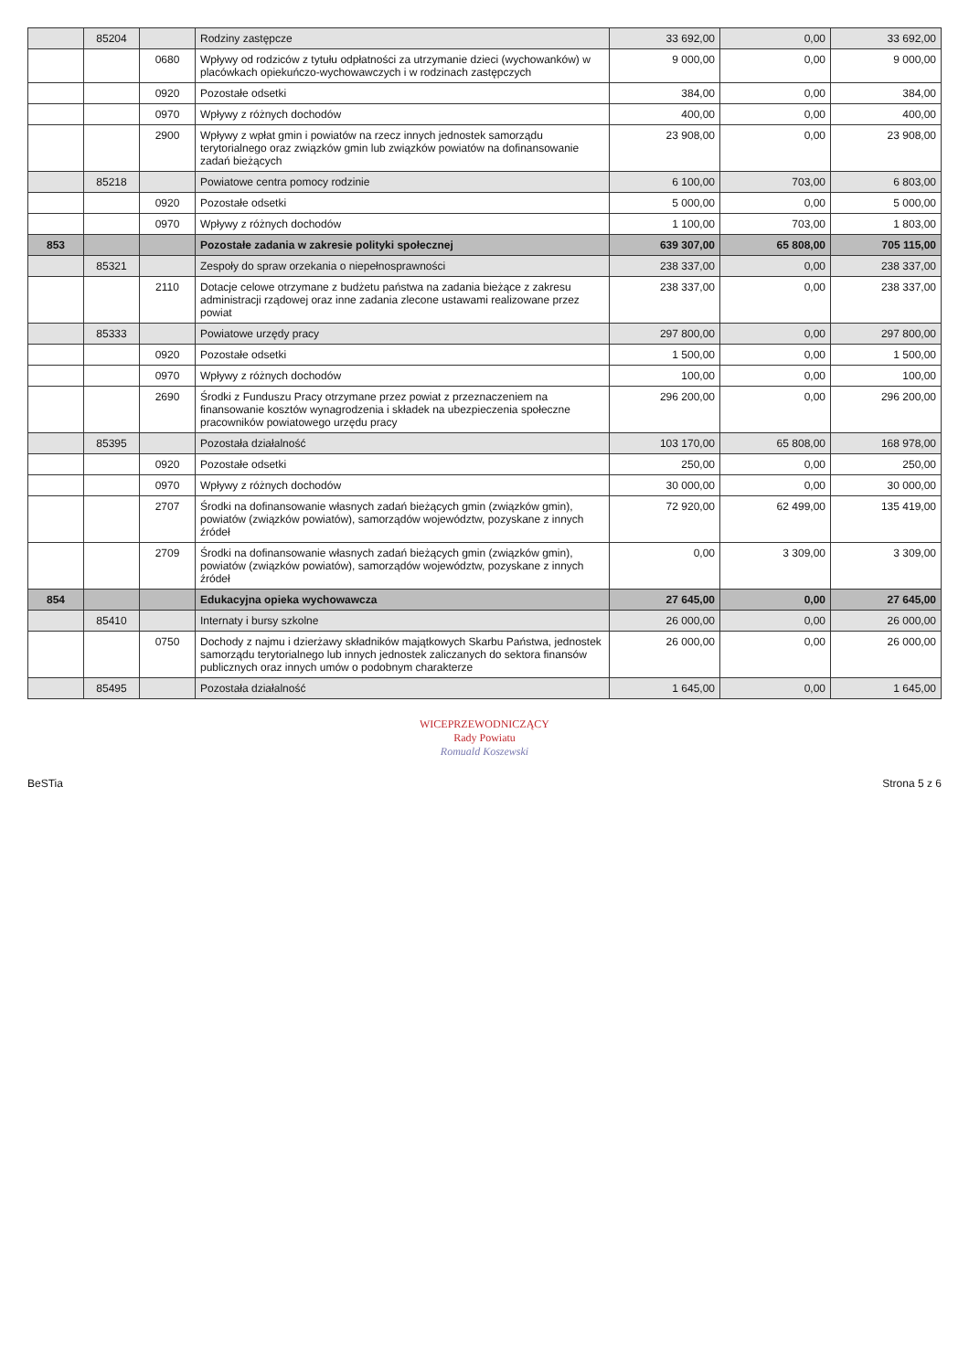| | 85204 | | Rodziny zastępcze | 33 692,00 | 0,00 | 33 692,00 |
| | | 0680 | Wpływy od rodziców z tytułu odpłatności za utrzymanie dzieci (wychowanków) w placówkach opiekuńczo-wychowawczych i w rodzinach zastępczych | 9 000,00 | 0,00 | 9 000,00 |
| | | 0920 | Pozostałe odsetki | 384,00 | 0,00 | 384,00 |
| | | 0970 | Wpływy z różnych dochodów | 400,00 | 0,00 | 400,00 |
| | | 2900 | Wpływy z wpłat gmin i powiatów na rzecz innych jednostek samorządu terytorialnego oraz związków gmin lub związków powiatów na dofinansowanie zadań bieżących | 23 908,00 | 0,00 | 23 908,00 |
| | 85218 | | Powiatowe centra pomocy rodzinie | 6 100,00 | 703,00 | 6 803,00 |
| | | 0920 | Pozostałe odsetki | 5 000,00 | 0,00 | 5 000,00 |
| | | 0970 | Wpływy z różnych dochodów | 1 100,00 | 703,00 | 1 803,00 |
| 853 | | | Pozostałe zadania w zakresie polityki społecznej | 639 307,00 | 65 808,00 | 705 115,00 |
| | 85321 | | Zespoły do spraw orzekania o niepełnosprawności | 238 337,00 | 0,00 | 238 337,00 |
| | | 2110 | Dotacje celowe otrzymane z budżetu państwa na zadania bieżące z zakresu administracji rządowej oraz inne zadania zlecone ustawami realizowane przez powiat | 238 337,00 | 0,00 | 238 337,00 |
| | 85333 | | Powiatowe urzędy pracy | 297 800,00 | 0,00 | 297 800,00 |
| | | 0920 | Pozostałe odsetki | 1 500,00 | 0,00 | 1 500,00 |
| | | 0970 | Wpływy z różnych dochodów | 100,00 | 0,00 | 100,00 |
| | | 2690 | Środki z Funduszu Pracy otrzymane przez powiat z przeznaczeniem na finansowanie kosztów wynagrodzenia i składek na ubezpieczenia społeczne pracowników powiatowego urzędu pracy | 296 200,00 | 0,00 | 296 200,00 |
| | 85395 | | Pozostała działalność | 103 170,00 | 65 808,00 | 168 978,00 |
| | | 0920 | Pozostałe odsetki | 250,00 | 0,00 | 250,00 |
| | | 0970 | Wpływy z różnych dochodów | 30 000,00 | 0,00 | 30 000,00 |
| | | 2707 | Środki na dofinansowanie własnych zadań bieżących gmin (związków gmin), powiatów (związków powiatów), samorządów województw, pozyskane z innych źródeł | 72 920,00 | 62 499,00 | 135 419,00 |
| | | 2709 | Środki na dofinansowanie własnych zadań bieżących gmin (związków gmin), powiatów (związków powiatów), samorządów województw, pozyskane z innych źródeł | 0,00 | 3 309,00 | 3 309,00 |
| 854 | | | Edukacyjna opieka wychowawcza | 27 645,00 | 0,00 | 27 645,00 |
| | 85410 | | Internaty i bursy szkolne | 26 000,00 | 0,00 | 26 000,00 |
| | | 0750 | Dochody z najmu i dzierżawy składników majątkowych Skarbu Państwa, jednostek samorządu terytorialnego lub innych jednostek zaliczanych do sektora finansów publicznych oraz innych umów o podobnym charakterze | 26 000,00 | 0,00 | 26 000,00 |
| | 85495 | | Pozostała działalność | 1 645,00 | 0,00 | 1 645,00 |
WICEPRZEWODNICZĄCY
Rady Powiatu
Romuald Koszewski
BeSTia Strona 5 z 6